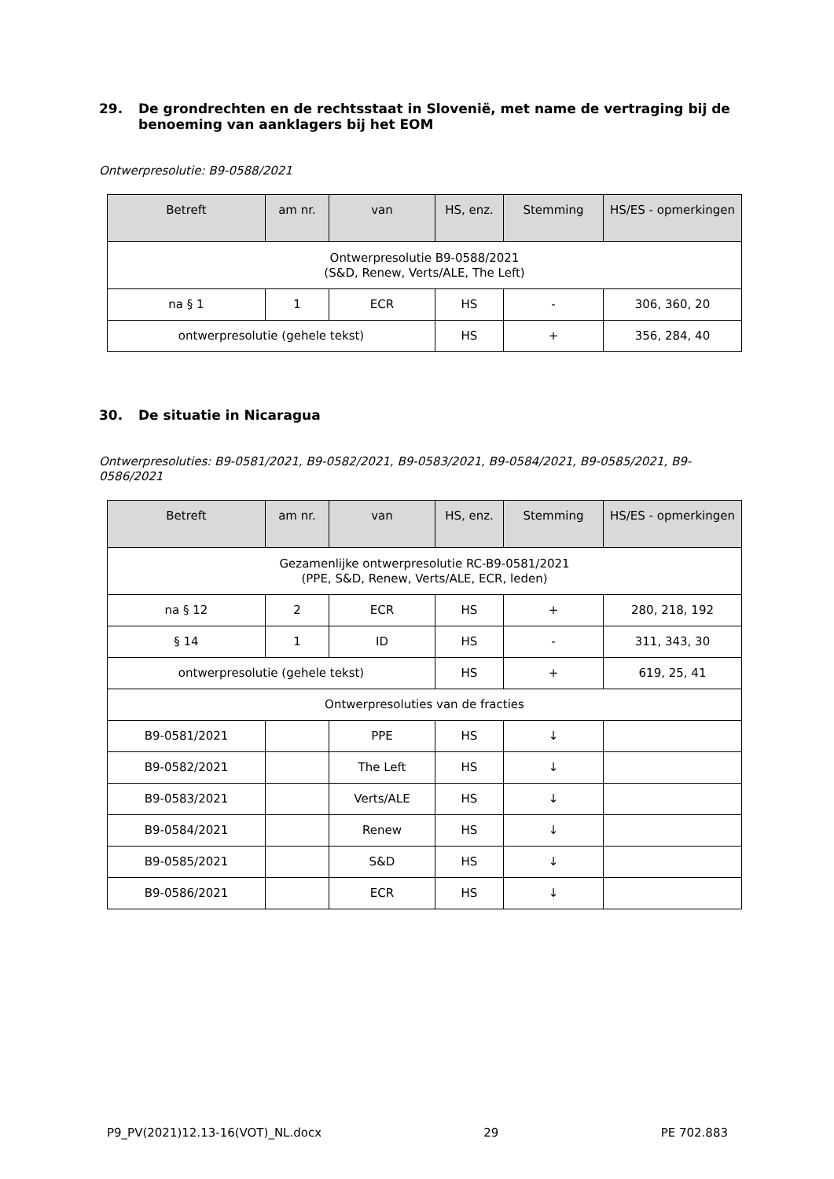29. De grondrechten en de rechtsstaat in Slovenië, met name de vertraging bij de benoeming van aanklagers bij het EOM
Ontwerpresolutie: B9-0588/2021
| Betreft | am nr. | van | HS, enz. | Stemming | HS/ES - opmerkingen |
| --- | --- | --- | --- | --- | --- |
| Ontwerpresolutie B9-0588/2021 (S&D, Renew, Verts/ALE, The Left) | | | | | |
| na § 1 | 1 | ECR | HS | - | 306, 360, 20 |
| ontwerpresolutie (gehele tekst) | | | HS | + | 356, 284, 40 |
30. De situatie in Nicaragua
Ontwerpresoluties: B9-0581/2021, B9-0582/2021, B9-0583/2021, B9-0584/2021, B9-0585/2021, B9-0586/2021
| Betreft | am nr. | van | HS, enz. | Stemming | HS/ES - opmerkingen |
| --- | --- | --- | --- | --- | --- |
| Gezamenlijke ontwerpresolutie RC-B9-0581/2021 (PPE, S&D, Renew, Verts/ALE, ECR, leden) | | | | | |
| na § 12 | 2 | ECR | HS | + | 280, 218, 192 |
| § 14 | 1 | ID | HS | - | 311, 343, 30 |
| ontwerpresolutie (gehele tekst) | | | HS | + | 619, 25, 41 |
| Ontwerpresoluties van de fracties | | | | | |
| B9-0581/2021 | | PPE | HS | ↓ | |
| B9-0582/2021 | | The Left | HS | ↓ | |
| B9-0583/2021 | | Verts/ALE | HS | ↓ | |
| B9-0584/2021 | | Renew | HS | ↓ | |
| B9-0585/2021 | | S&D | HS | ↓ | |
| B9-0586/2021 | | ECR | HS | ↓ | |
P9_PV(2021)12.13-16(VOT)_NL.docx 29 PE 702.883